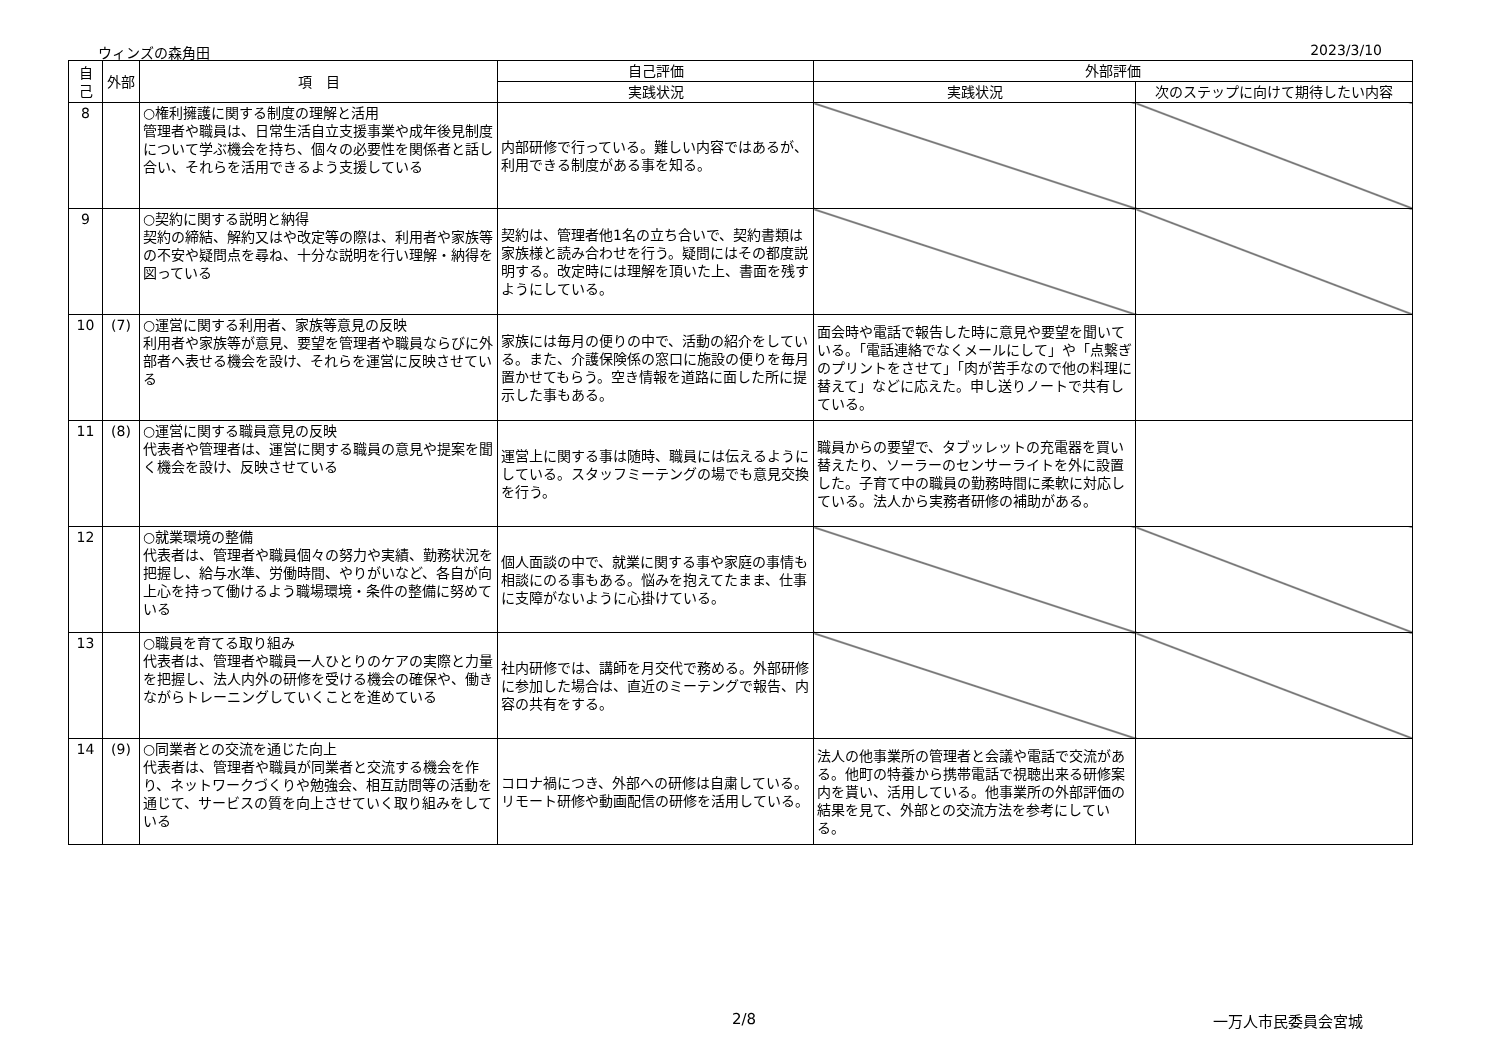ウィンズの森角田 2023/3/10
| 自己 | 外部 | 項 目 | 自己評価 | 外部評価 | |
| --- | --- | --- | --- | --- | --- |
| | | | 実践状況 | 実践状況 | 次のステップに向けて期待したい内容 |
| 8 | | ○権利擁護に関する制度の理解と活用 管理者や職員は、日常生活自立支援事業や成年後見制度について学ぶ機会を持ち、個々の必要性を関係者と話し合い、それらを活用できるよう支援している | 内部研修で行っている。難しい内容ではあるが、利用できる制度がある事を知る。 | | |
| 9 | | ○契約に関する説明と納得 契約の締結、解約又はや改定等の際は、利用者や家族等の不安や疑問点を尋ね、十分な説明を行い理解・納得を図っている | 契約は、管理者他1名の立ち合いで、契約書類は家族様と読み合わせを行う。疑問にはその都度説明する。改定時には理解を頂いた上、書面を残すようにしている。 | | |
| 10 | (7) | ○運営に関する利用者、家族等意見の反映 利用者や家族等が意見、要望を管理者や職員ならびに外部者へ表せる機会を設け、それらを運営に反映させている | 家族には毎月の便りの中で、活動の紹介をしている。また、介護保険係の窓口に施設の便りを毎月置かせてもらう。空き情報を道路に面した所に提示した事もある。 | 面会時や電話で報告した時に意見や要望を聞いている。「電話連絡でなくメールにして」や「点繋ぎのプリントをさせて」「肉が苦手なので他の料理に替えて」などに応えた。申し送りノートで共有している。 | |
| 11 | (8) | ○運営に関する職員意見の反映 代表者や管理者は、運営に関する職員の意見や提案を聞く機会を設け、反映させている | 運営上に関する事は随時、職員には伝えるようにしている。スタッフミーテングの場でも意見交換を行う。 | 職員からの要望で、タブッレットの充電器を買い替えたり、ソーラーのセンサーライトを外に設置した。子育て中の職員の勤務時間に柔軟に対応している。法人から実務者研修の補助がある。 | |
| 12 | | ○就業環境の整備 代表者は、管理者や職員個々の努力や実績、勤務状況を把握し、給与水準、労働時間、やりがいなど、各自が向上心を持って働けるよう職場環境・条件の整備に努めている | 個人面談の中で、就業に関する事や家庭の事情も相談にのる事もある。悩みを抱えてたまま、仕事に支障がないように心掛けている。 | | |
| 13 | | ○職員を育てる取り組み 代表者は、管理者や職員一人ひとりのケアの実際と力量を把握し、法人内外の研修を受ける機会の確保や、働きながらトレーニングしていくことを進めている | 社内研修では、講師を月交代で務める。外部研修に参加した場合は、直近のミーテングで報告、内容の共有をする。 | | |
| 14 | (9) | ○同業者との交流を通じた向上 代表者は、管理者や職員が同業者と交流する機会を作り、ネットワークづくりや勉強会、相互訪問等の活動を通じて、サービスの質を向上させていく取り組みをしている | コロナ禍につき、外部への研修は自粛している。リモート研修や動画配信の研修を活用している。 | 法人の他事業所の管理者と会議や電話で交流がある。他町の特養から携帯電話で視聴出来る研修案内を貰い、活用している。他事業所の外部評価の結果を見て、外部との交流方法を参考にしている。 | |
2/8 一万人市民委員会宮城